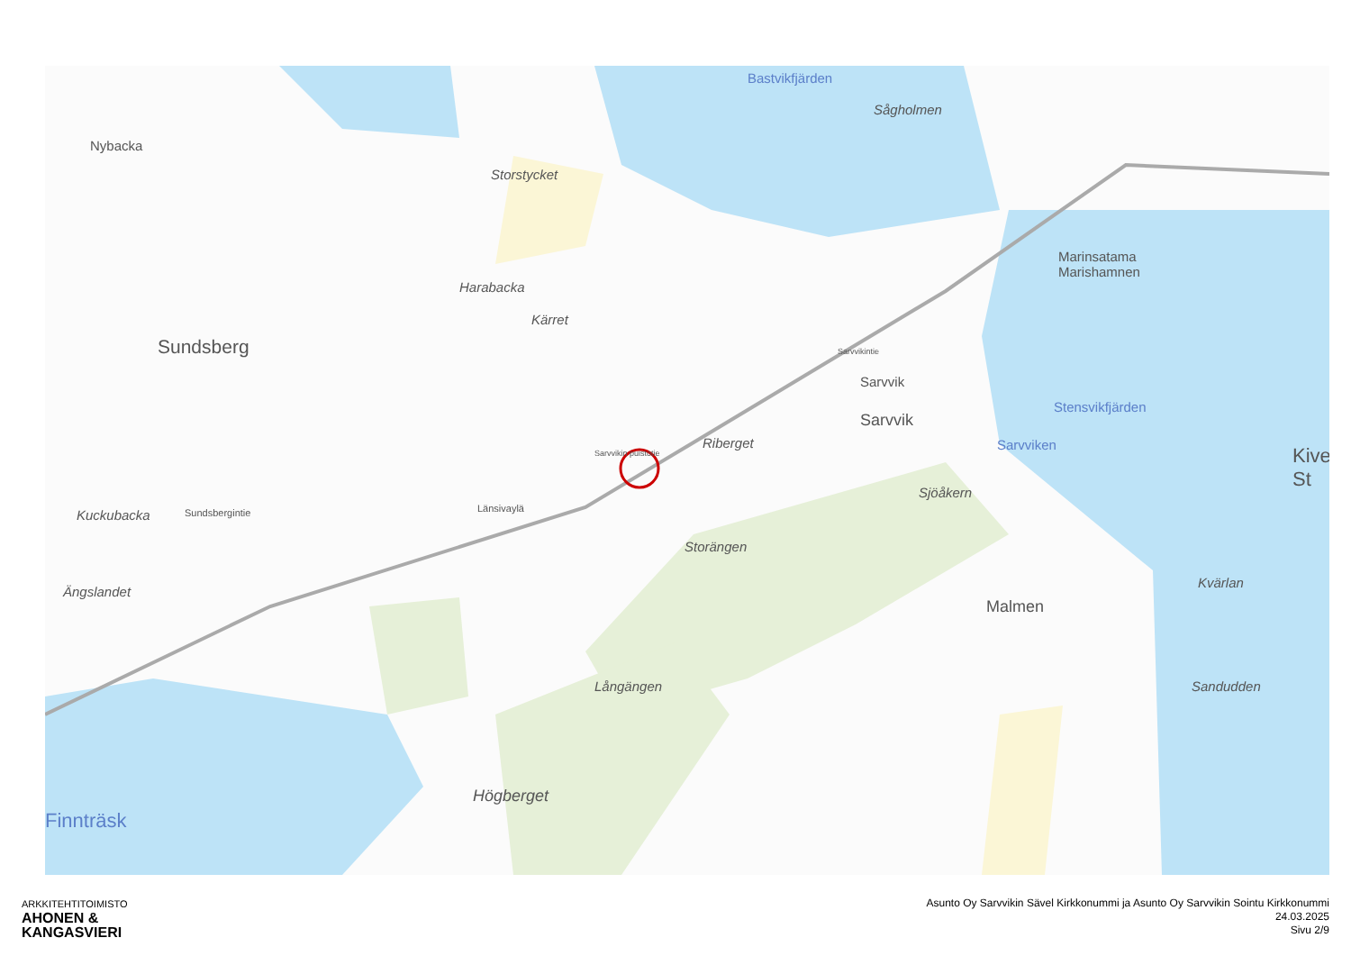Bastvikfjärden
Sågholmen
Nybacka
Storstycket
Harabacka
Kärret
Sundsberg
Marinsatama
Marishamnen
Sarvvik
Sarvvik
Stensvikfjärden
Riberget Sarvviken
Sjöåkern
Kuckubacka
Storängen
Ängslandet
Kvärlan
Malmen
Långängen Sandudden
Högberget
Finnträsk
Kive St
Länsivaylä Sundsbergintie
Sarvvikin puistotie
Sarvvikintie
ARKKITEHTITOIMISTO
AHONEN &
KANGASVIERI
Asunto Oy Sarvvikin Sävel Kirkkonummi ja Asunto Oy Sarvvikin Sointu Kirkkonummi
24.03.2025
Sivu 2/9